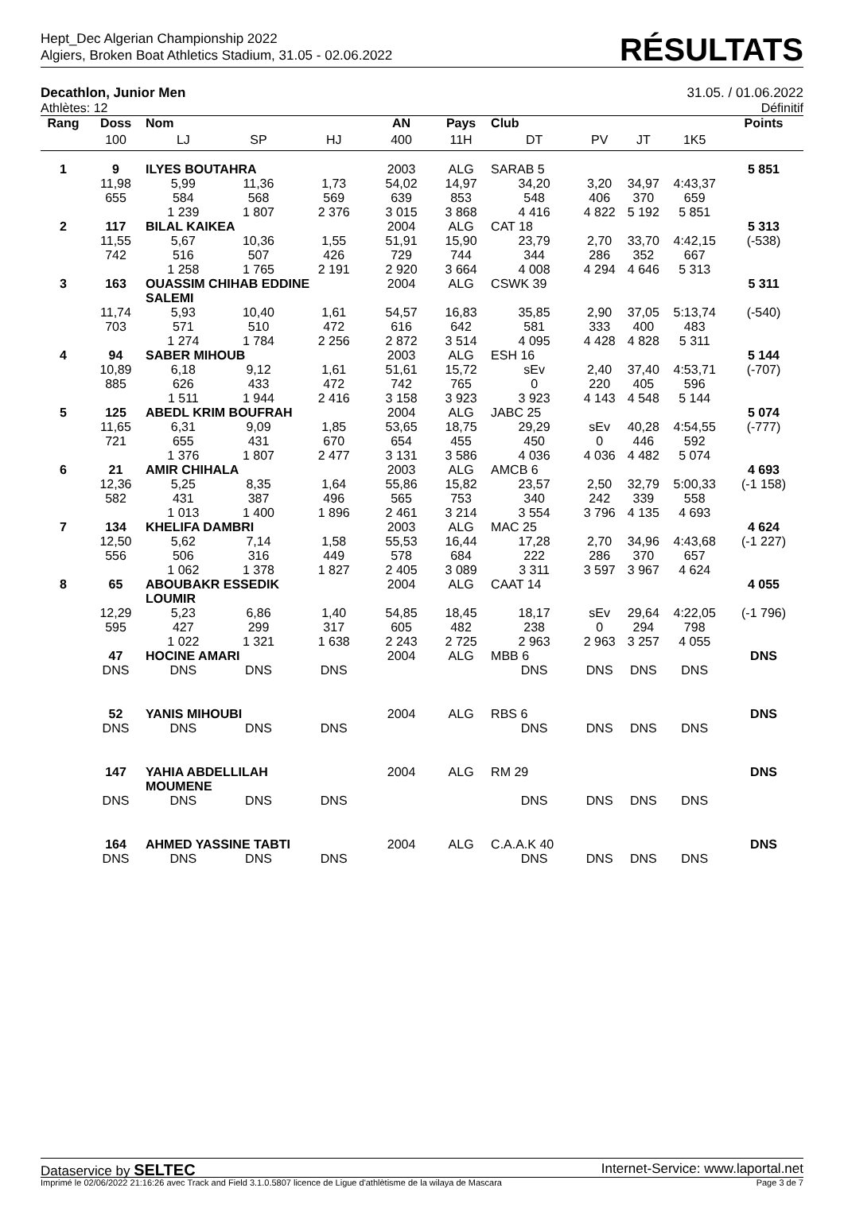Hept_Dec Algerian Championship 2022
Algiers, Broken Boat Athletics Stadium, 31.05 - 02.06.2022
RÉSULTATS
Decathlon, Junior Men 31.05. / 01.06.2022
Athlètes: 12 Définitif
| Rang | Doss | Nom | | | AN | Pays | Club | | | | Points |
| --- | --- | --- | --- | --- | --- | --- | --- | --- | --- | --- | --- |
| | 100 | LJ | SP | HJ | 400 | 11H | DT | PV | JT | 1K5 | |
| 1 | 9 | ILYES BOUTAHRA | | | 2003 | ALG | SARAB 5 | | | | 5 851 |
| | 11,98 | 5,99 | 11,36 | 1,73 | 54,02 | 14,97 | 34,20 | 3,20 | 34,97 | 4:43,37 | |
| | 655 | 584 | 568 | 569 | 639 | 853 | 548 | 406 | 370 | 659 | |
| | | 1 239 | 1 807 | 2 376 | 3 015 | 3 868 | 4 416 | 4 822 | 5 192 | 5 851 | |
| 2 | 117 | BILAL KAIKEA | | | 2004 | ALG | CAT 18 | | | | 5 313 |
| | 11,55 | 5,67 | 10,36 | 1,55 | 51,91 | 15,90 | 23,79 | 2,70 | 33,70 | 4:42,15 | (-538) |
| | 742 | 516 | 507 | 426 | 729 | 744 | 344 | 286 | 352 | 667 | |
| | | 1 258 | 1 765 | 2 191 | 2 920 | 3 664 | 4 008 | 4 294 | 4 646 | 5 313 | |
| 3 | 163 | OUASSIM CHIHAB EDDINE SALEMI | | | 2004 | ALG | CSWK 39 | | | | 5 311 |
| | 11,74 | 5,93 | 10,40 | 1,61 | 54,57 | 16,83 | 35,85 | 2,90 | 37,05 | 5:13,74 | (-540) |
| | 703 | 571 | 510 | 472 | 616 | 642 | 581 | 333 | 400 | 483 | |
| | | 1 274 | 1 784 | 2 256 | 2 872 | 3 514 | 4 095 | 4 428 | 4 828 | 5 311 | |
| 4 | 94 | SABER MIHOUB | | | 2003 | ALG | ESH 16 | | | | 5 144 |
| | 10,89 | 6,18 | 9,12 | 1,61 | 51,61 | 15,72 | sEv | 2,40 | 37,40 | 4:53,71 | (-707) |
| | 885 | 626 | 433 | 472 | 742 | 765 | 0 | 220 | 405 | 596 | |
| | | 1 511 | 1 944 | 2 416 | 3 158 | 3 923 | 3 923 | 4 143 | 4 548 | 5 144 | |
| 5 | 125 | ABEDL KRIM BOUFRAH | | | 2004 | ALG | JABC 25 | | | | 5 074 |
| | 11,65 | 6,31 | 9,09 | 1,85 | 53,65 | 18,75 | 29,29 | sEv | 40,28 | 4:54,55 | (-777) |
| | 721 | 655 | 431 | 670 | 654 | 455 | 450 | 0 | 446 | 592 | |
| | | 1 376 | 1 807 | 2 477 | 3 131 | 3 586 | 4 036 | 4 036 | 4 482 | 5 074 | |
| 6 | 21 | AMIR CHIHALA | | | 2003 | ALG | AMCB 6 | | | | 4 693 |
| | 12,36 | 5,25 | 8,35 | 1,64 | 55,86 | 15,82 | 23,57 | 2,50 | 32,79 | 5:00,33 | (-1 158) |
| | 582 | 431 | 387 | 496 | 565 | 753 | 340 | 242 | 339 | 558 | |
| | | 1 013 | 1 400 | 1 896 | 2 461 | 3 214 | 3 554 | 3 796 | 4 135 | 4 693 | |
| 7 | 134 | KHELIFA DAMBRI | | | 2003 | ALG | MAC 25 | | | | 4 624 |
| | 12,50 | 5,62 | 7,14 | 1,58 | 55,53 | 16,44 | 17,28 | 2,70 | 34,96 | 4:43,68 | (-1 227) |
| | 556 | 506 | 316 | 449 | 578 | 684 | 222 | 286 | 370 | 657 | |
| | | 1 062 | 1 378 | 1 827 | 2 405 | 3 089 | 3 311 | 3 597 | 3 967 | 4 624 | |
| 8 | 65 | ABOUBAKR ESSEDIK LOUMIR | | | 2004 | ALG | CAAT 14 | | | | 4 055 |
| | 12,29 | 5,23 | 6,86 | 1,40 | 54,85 | 18,45 | 18,17 | sEv | 29,64 | 4:22,05 | (-1 796) |
| | 595 | 427 | 299 | 317 | 605 | 482 | 238 | 0 | 294 | 798 | |
| | | 1 022 | 1 321 | 1 638 | 2 243 | 2 725 | 2 963 | 2 963 | 3 257 | 4 055 | |
| | 47 | HOCINE AMARI | | | 2004 | ALG | MBB 6 | | | | DNS |
| | DNS | DNS | DNS | DNS | | | DNS | DNS | DNS | DNS | |
| | 52 | YANIS MIHOUBI | | | 2004 | ALG | RBS 6 | | | | DNS |
| | DNS | DNS | DNS | DNS | | | DNS | DNS | DNS | DNS | |
| | 147 | YAHIA ABDELLILAH MOUMENE | | | 2004 | ALG | RM 29 | | | | DNS |
| | DNS | DNS | DNS | DNS | | | DNS | DNS | DNS | DNS | |
| | 164 | AHMED YASSINE TABTI | | | 2004 | ALG | C.A.A.K 40 | | | | DNS |
| | DNS | DNS | DNS | DNS | | | DNS | DNS | DNS | DNS | |
Dataservice by SELTEC Internet-Service: www.laportal.net
Imprimé le 02/06/2022 21:16:26 avec Track and Field 3.1.0.5807 licence de Ligue d'athlètisme de la wilaya de Mascara Page 3 de 7